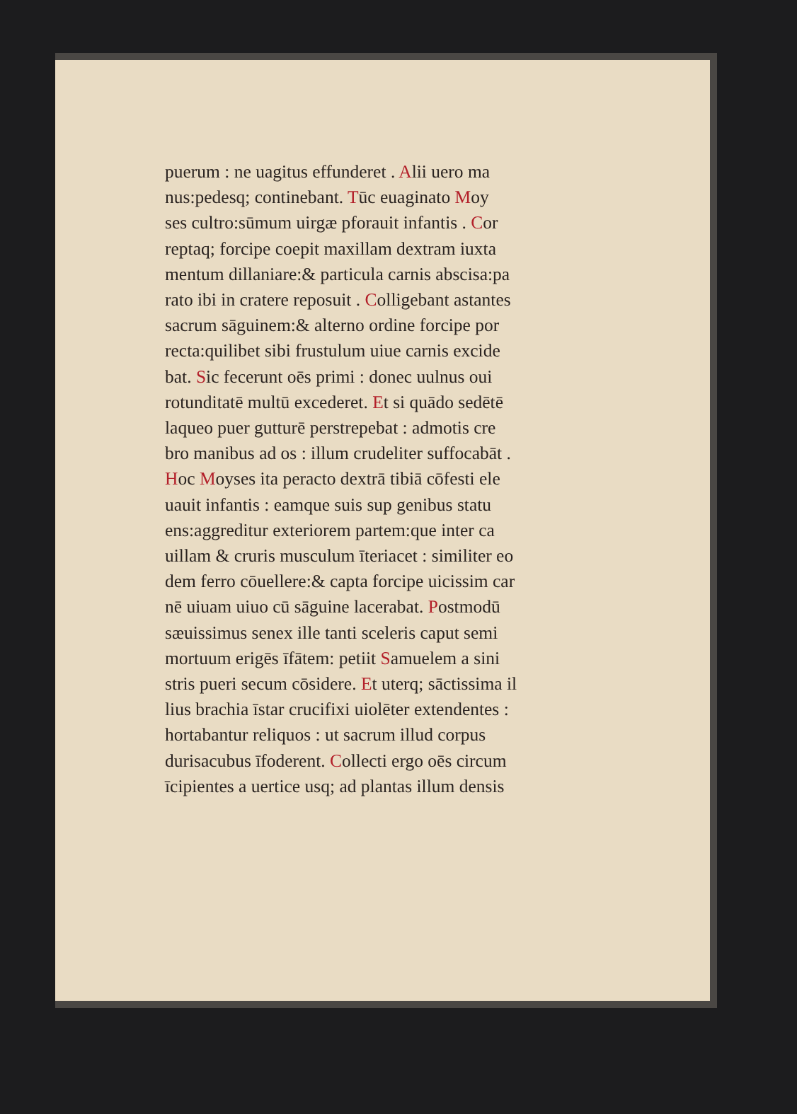puerum : ne uagitus effunderet . Alii uero ma
nus:pedesq; continebant. Tūc euaginato Moy
ses cultro:sūmum uirgæ pforauit infantis . Cor
reptaq; forcipe coepit maxillam dextram iuxta
mentum dillaniare:& particula carnis abscisa:pa
rato ibi in cratere reposuit . Colligebant astantes
sacrum sāguinem:& alterno ordine forcipe por
recta:quilibet sibi frustulum uiue carnis excide
bat. Sic fecerunt oēs primi : donec uulnus oui
rotunditatē multū excederet. Et si quādo sedētē
laqueo puer gutturē perstrepebat : admotis cre
bro manibus ad os : illum crudeliter suffocabāt .
Hoc Moyses ita peracto dextrā tibiā cōfesti ele
uauit infantis : eamque suis sup genibus statu
ens:aggreditur exteriorem partem:que inter ca
uillam & cruris musculum īteriacet : similiter eo
dem ferro cōuellere:& capta forcipe uicissim car
nē uiuam uiuo cū sāguine lacerabat. Postmodū
sæuissimus senex ille tanti sceleris caput semi
mortuum erigēs īfātem: petiit Samuelem a sini
stris pueri secum cōsidere. Et uterq; sāctissima il
lius brachia īstar crucifixi uiolēter extendentes :
hortabantur reliquos : ut sacrum illud corpus
durisacubus īfoderent. Collecti ergo oēs circum
īcipientes a uertice usq; ad plantas illum densis